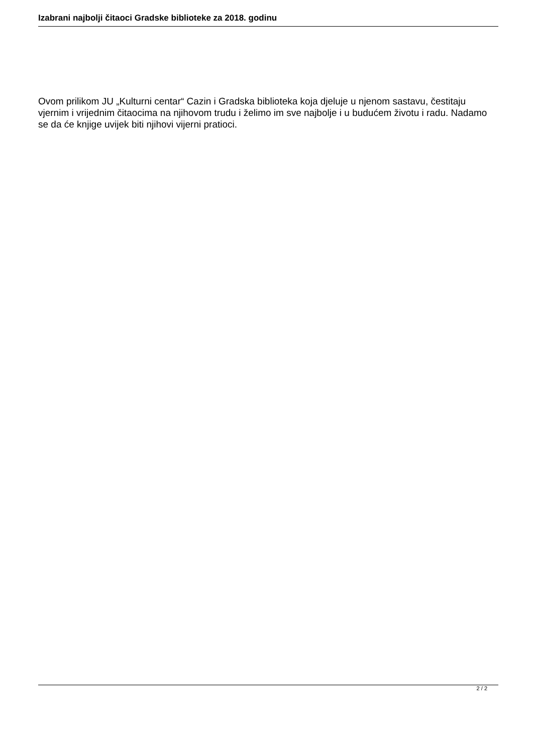Izabrani najbolji čitaoci Gradske biblioteke za 2018. godinu
Ovom prilikom JU „Kulturni centar“ Cazin i Gradska biblioteka koja djeluje u njenom sastavu, čestitaju vjernim i vrijednim čitaocima na njihovom trudu i želimo im sve najbolje i u budućem životu i radu. Nadamo se da će knjige uvijek biti njihovi vijerni pratioci.
2 / 2